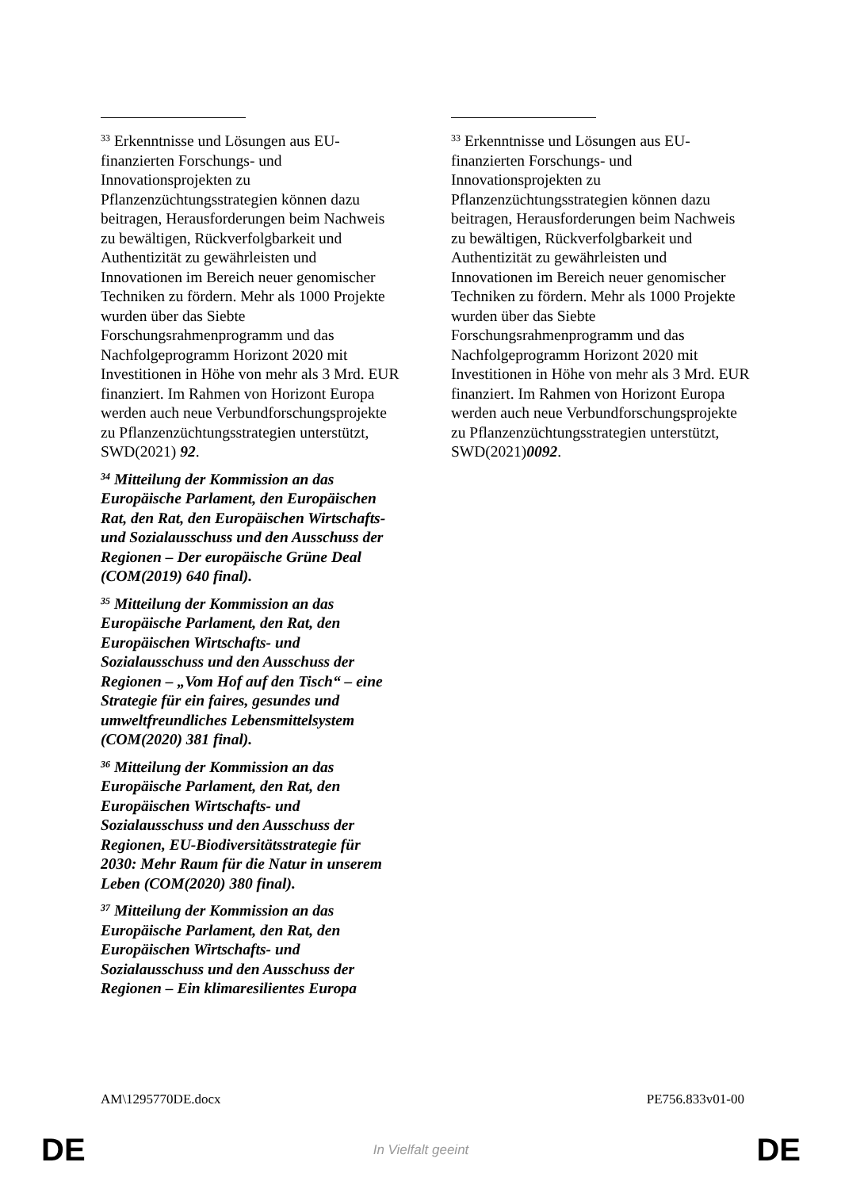<sup>33</sup> Erkenntnisse und Lösungen aus EU-finanzierten Forschungs- und Innovationsprojekten zu Pflanzenzüchtungsstrategien können dazu beitragen, Herausforderungen beim Nachweis zu bewältigen, Rückverfolgbarkeit und Authentizität zu gewährleisten und Innovationen im Bereich neuer genomischer Techniken zu fördern. Mehr als 1000 Projekte wurden über das Siebte Forschungsrahmenprogramm und das Nachfolgeprogramm Horizont 2020 mit Investitionen in Höhe von mehr als 3 Mrd. EUR finanziert. Im Rahmen von Horizont Europa werden auch neue Verbundforschungsprojekte zu Pflanzenzüchtungsstrategien unterstützt, SWD(2021) 92.
<sup>34</sup> Mitteilung der Kommission an das Europäische Parlament, den Europäischen Rat, den Rat, den Europäischen Wirtschafts- und Sozialausschuss und den Ausschuss der Regionen – Der europäische Grüne Deal (COM(2019) 640 final).
<sup>35</sup> Mitteilung der Kommission an das Europäische Parlament, den Rat, den Europäischen Wirtschafts- und Sozialausschuss und den Ausschuss der Regionen – „Vom Hof auf den Tisch“ – eine Strategie für ein faires, gesundes und umweltfreundliches Lebensmittelsystem (COM(2020) 381 final).
<sup>36</sup> Mitteilung der Kommission an das Europäische Parlament, den Rat, den Europäischen Wirtschafts- und Sozialausschuss und den Ausschuss der Regionen, EU-Biodiversitätsstrategie für 2030: Mehr Raum für die Natur in unserem Leben (COM(2020) 380 final).
<sup>37</sup> Mitteilung der Kommission an das Europäische Parlament, den Rat, den Europäischen Wirtschafts- und Sozialausschuss und den Ausschuss der Regionen – Ein klimaresilientes Europa
<sup>33</sup> Erkenntnisse und Lösungen aus EU-finanzierten Forschungs- und Innovationsprojekten zu Pflanzenzüchtungsstrategien können dazu beitragen, Herausforderungen beim Nachweis zu bewältigen, Rückverfolgbarkeit und Authentizität zu gewährleisten und Innovationen im Bereich neuer genomischer Techniken zu fördern. Mehr als 1000 Projekte wurden über das Siebte Forschungsrahmenprogramm und das Nachfolgeprogramm Horizont 2020 mit Investitionen in Höhe von mehr als 3 Mrd. EUR finanziert. Im Rahmen von Horizont Europa werden auch neue Verbundforschungsprojekte zu Pflanzenzüchtungsstrategien unterstützt, SWD(2021)0092.
AM\1295770DE.docx PE756.833v01-00
DE In Vielfalt geeint DE